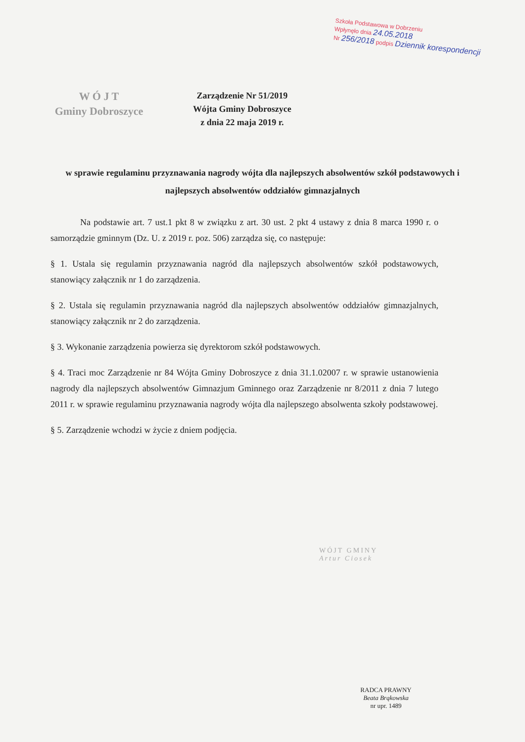Szkoła Podstawowa w Dobrzeniu
Wpłynęło dnia 24.05.2018
Nr 256/2018 podpis Dziennik korespondencji
W Ó J T
Gminy Dobroszyce
Zarządzenie Nr 51/2019
Wójta Gminy Dobroszyce
z dnia 22 maja 2019 r.
w sprawie regulaminu przyznawania nagrody wójta dla najlepszych absolwentów szkół podstawowych i najlepszych absolwentów oddziałów gimnazjalnych
Na podstawie art. 7 ust.1 pkt 8 w związku z art. 30 ust. 2 pkt 4 ustawy z dnia 8 marca 1990 r. o samorządzie gminnym (Dz. U. z 2019 r. poz. 506) zarządza się, co następuje:
§ 1. Ustala się regulamin przyznawania nagród dla najlepszych absolwentów szkół podstawowych, stanowiący załącznik nr 1 do zarządzenia.
§ 2. Ustala się regulamin przyznawania nagród dla najlepszych absolwentów oddziałów gimnazjalnych, stanowiący załącznik nr 2 do zarządzenia.
§ 3. Wykonanie zarządzenia powierza się dyrektorom szkół podstawowych.
§ 4. Traci moc Zarządzenie nr 84 Wójta Gminy Dobroszyce z dnia 31.1.02007 r. w sprawie ustanowienia nagrody dla najlepszych absolwentów Gimnazjum Gminnego oraz Zarządzenie nr 8/2011 z dnia 7 lutego 2011 r. w sprawie regulaminu przyznawania nagrody wójta dla najlepszego absolwenta szkoły podstawowej.
§ 5. Zarządzenie wchodzi w życie z dniem podjęcia.
WÓJT GMINY
Artur Ciosek
RADCA PRAWNY
Beata Brąkowska
nr upr. 1489